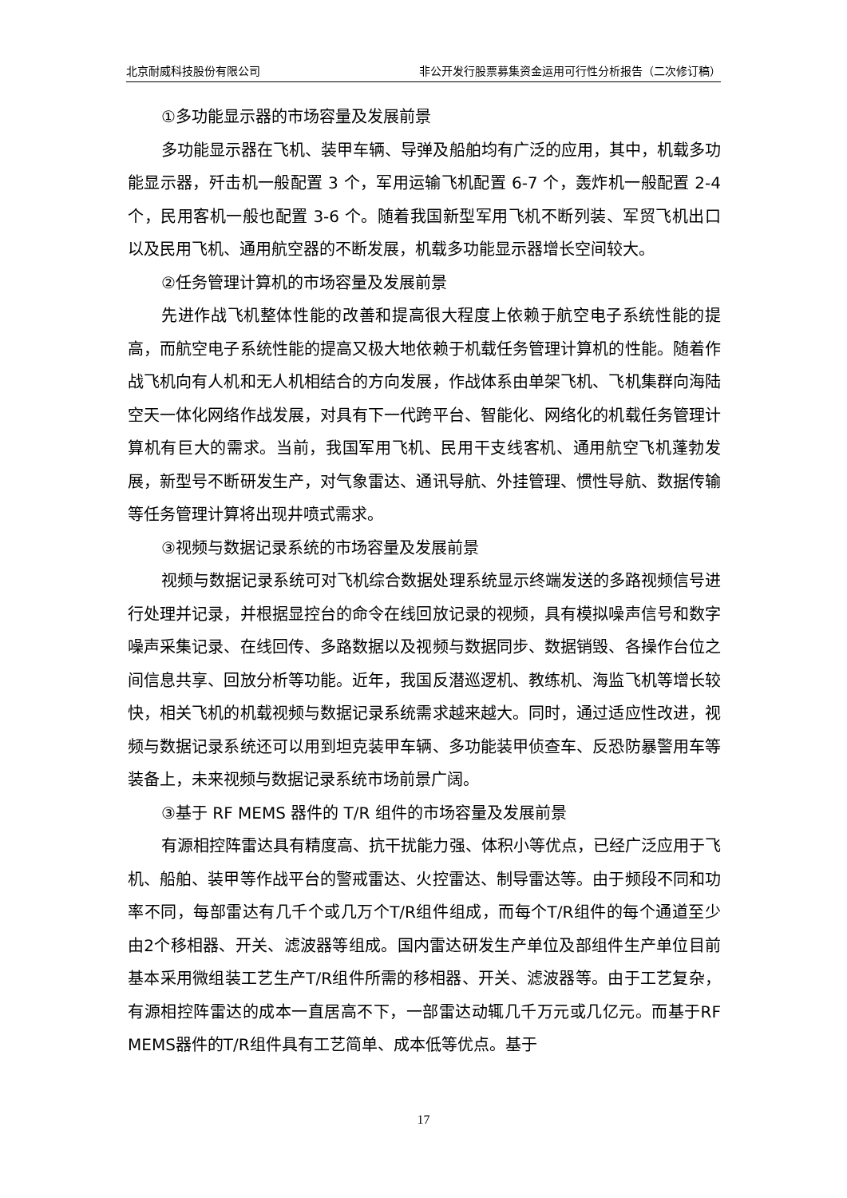北京耐威科技股份有限公司 非公开发行股票募集资金运用可行性分析报告（二次修订稿）
①多功能显示器的市场容量及发展前景
多功能显示器在飞机、装甲车辆、导弹及船舶均有广泛的应用，其中，机载多功能显示器，歼击机一般配置 3 个，军用运输飞机配置 6-7 个，轰炸机一般配置 2-4 个，民用客机一般也配置 3-6 个。随着我国新型军用飞机不断列装、军贸飞机出口以及民用飞机、通用航空器的不断发展，机载多功能显示器增长空间较大。
②任务管理计算机的市场容量及发展前景
先进作战飞机整体性能的改善和提高很大程度上依赖于航空电子系统性能的提高，而航空电子系统性能的提高又极大地依赖于机载任务管理计算机的性能。随着作战飞机向有人机和无人机相结合的方向发展，作战体系由单架飞机、飞机集群向海陆空天一体化网络作战发展，对具有下一代跨平台、智能化、网络化的机载任务管理计算机有巨大的需求。当前，我国军用飞机、民用干支线客机、通用航空飞机蓬勃发展，新型号不断研发生产，对气象雷达、通讯导航、外挂管理、惯性导航、数据传输等任务管理计算将出现井喷式需求。
③视频与数据记录系统的市场容量及发展前景
视频与数据记录系统可对飞机综合数据处理系统显示终端发送的多路视频信号进行处理并记录，并根据显控台的命令在线回放记录的视频，具有模拟噪声信号和数字噪声采集记录、在线回传、多路数据以及视频与数据同步、数据销毁、各操作台位之间信息共享、回放分析等功能。近年，我国反潜巡逻机、教练机、海监飞机等增长较快，相关飞机的机载视频与数据记录系统需求越来越大。同时，通过适应性改进，视频与数据记录系统还可以用到坦克装甲车辆、多功能装甲侦查车、反恐防暴警用车等装备上，未来视频与数据记录系统市场前景广阔。
③基于 RF MEMS 器件的 T/R 组件的市场容量及发展前景
有源相控阵雷达具有精度高、抗干扰能力强、体积小等优点，已经广泛应用于飞机、船舶、装甲等作战平台的警戒雷达、火控雷达、制导雷达等。由于频段不同和功率不同，每部雷达有几千个或几万个T/R组件组成，而每个T/R组件的每个通道至少由2个移相器、开关、滤波器等组成。国内雷达研发生产单位及部组件生产单位目前基本采用微组装工艺生产T/R组件所需的移相器、开关、滤波器等。由于工艺复杂，有源相控阵雷达的成本一直居高不下，一部雷达动辄几千万元或几亿元。而基于RF MEMS器件的T/R组件具有工艺简单、成本低等优点。基于
17